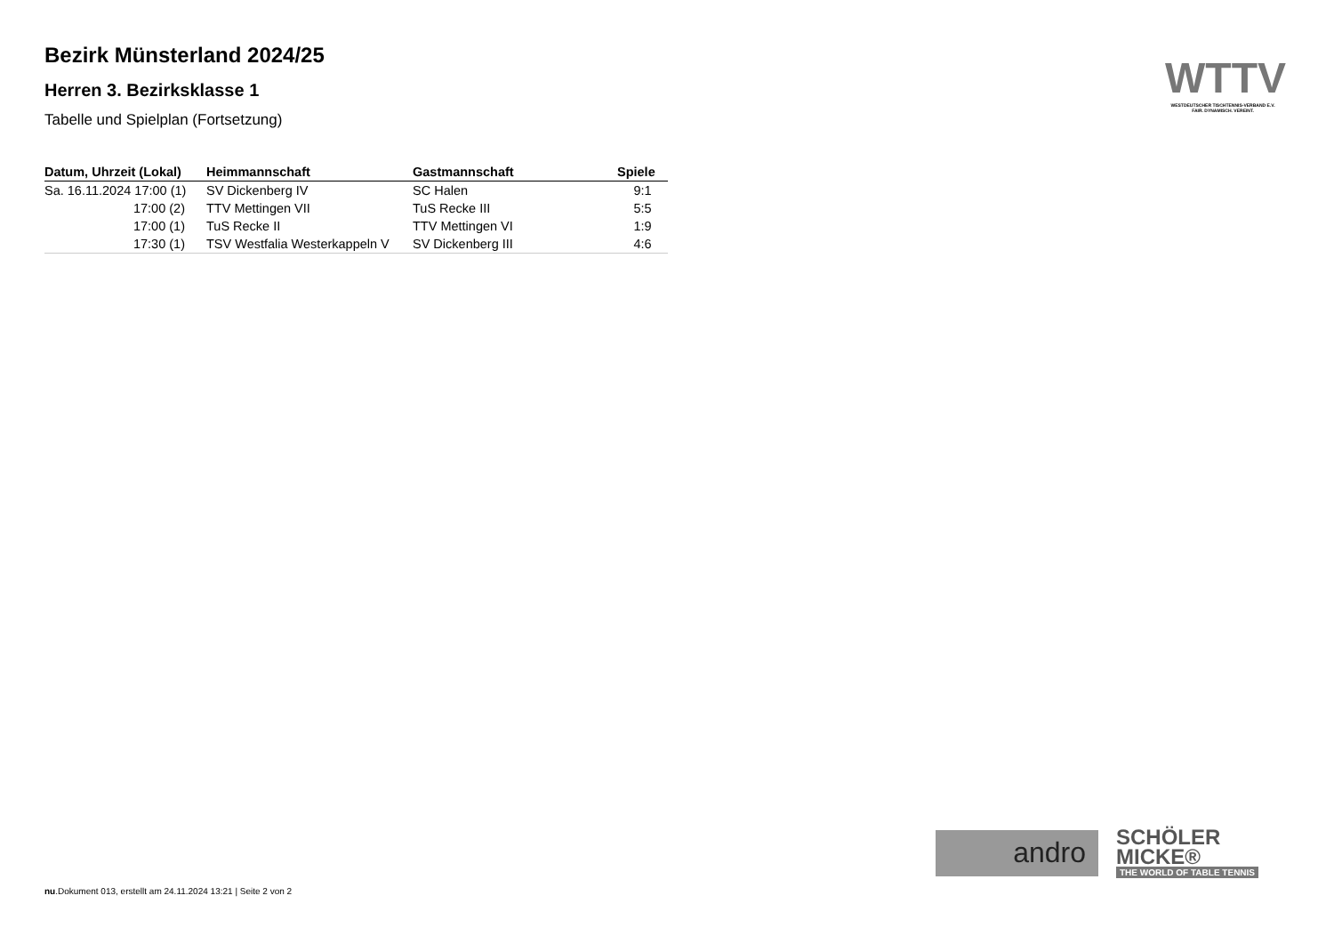Bezirk Münsterland 2024/25
Herren 3. Bezirksklasse 1
Tabelle und Spielplan (Fortsetzung)
| Datum, Uhrzeit (Lokal) | Heimmannschaft | Gastmannschaft | Spiele |
| --- | --- | --- | --- |
| Sa. 16.11.2024 17:00 (1) | SV Dickenberg IV | SC Halen | 9:1 |
| 17:00 (2) | TTV Mettingen VII | TuS Recke III | 5:5 |
| 17:00 (1) | TuS Recke II | TTV Mettingen VI | 1:9 |
| 17:30 (1) | TSV Westfalia Westerkappeln V | SV Dickenberg III | 4:6 |
WTTV
WESTDEUTSCHER TISCHTENNIS-VERBAND E.V.
FAIR. DYNAMISCH. VEREINT.
andro
SCHÖLER
MICKE®
THE WORLD OF TABLE TENNIS
nu.Dokument 013, erstellt am 24.11.2024 13:21 | Seite 2 von 2